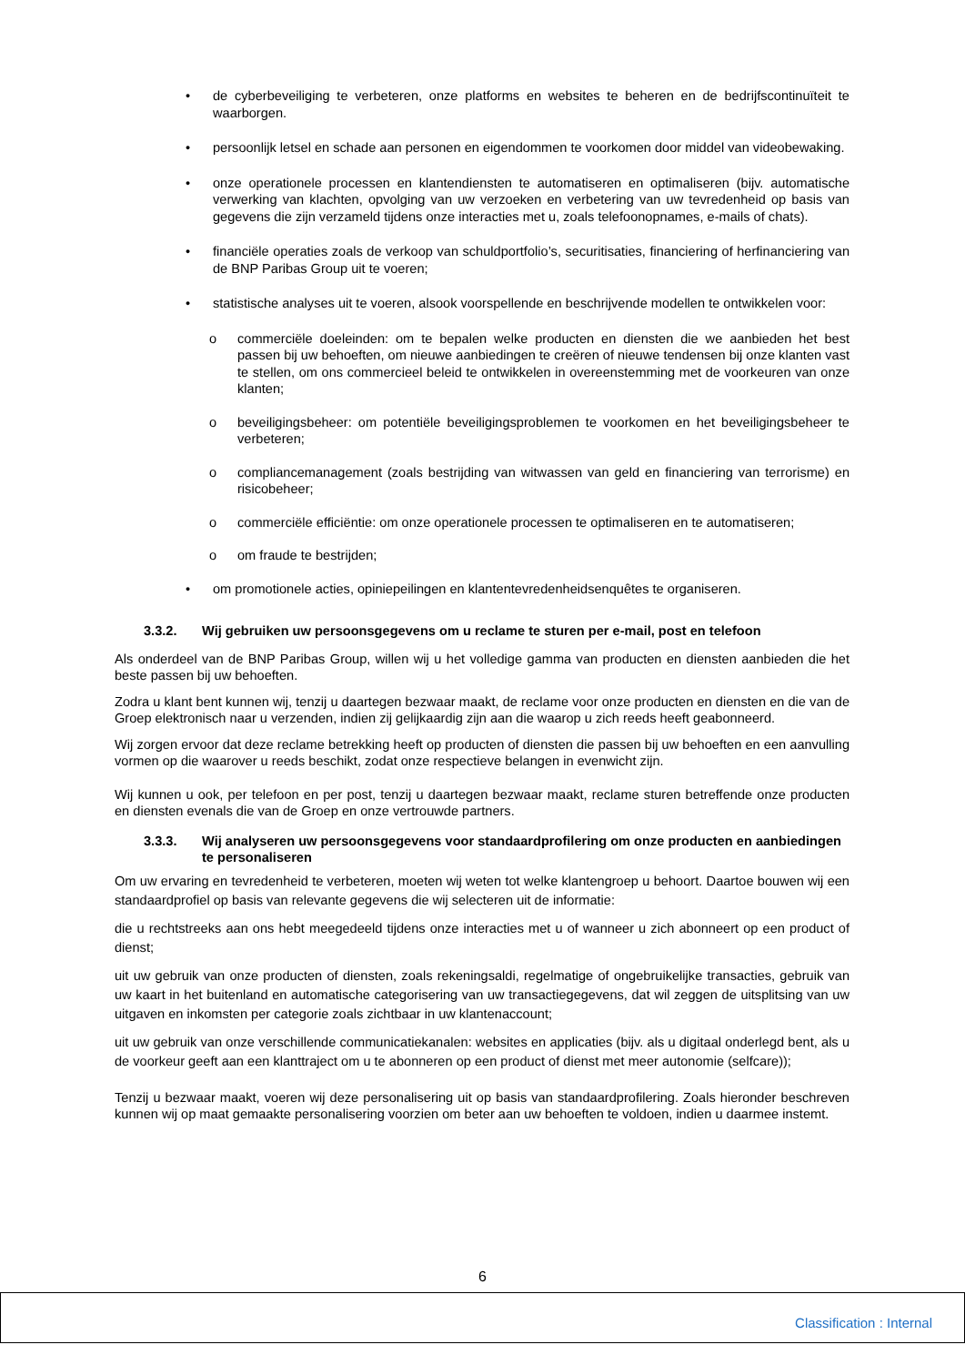• de cyberbeveiliging te verbeteren, onze platforms en websites te beheren en de bedrijfscontinuïteit te waarborgen.
• persoonlijk letsel en schade aan personen en eigendommen te voorkomen door middel van videobewaking.
• onze operationele processen en klantendiensten te automatiseren en optimaliseren (bijv. automatische verwerking van klachten, opvolging van uw verzoeken en verbetering van uw tevredenheid op basis van gegevens die zijn verzameld tijdens onze interacties met u, zoals telefoonopnames, e-mails of chats).
• financiële operaties zoals de verkoop van schuldportfolio’s, securitisaties, financiering of herfinanciering van de BNP Paribas Group uit te voeren;
• statistische analyses uit te voeren, alsook voorspellende en beschrijvende modellen te ontwikkelen voor:
o commerciële doeleinden: om te bepalen welke producten en diensten die we aanbieden het best passen bij uw behoeften, om nieuwe aanbiedingen te creëren of nieuwe tendensen bij onze klanten vast te stellen, om ons commercieel beleid te ontwikkelen in overeenstemming met de voorkeuren van onze klanten;
o beveiligingsbeheer: om potentiële beveiligingsproblemen te voorkomen en het beveiligingsbeheer te verbeteren;
o compliancemanagement (zoals bestrijding van witwassen van geld en financiering van terrorisme) en risicobeheer;
o commerciële efficiëntie: om onze operationele processen te optimaliseren en te automatiseren;
o om fraude te bestrijden;
• om promotionele acties, opiniepeilingen en klantentevredenheidsenquêtes te organiseren.
3.3.2. Wij gebruiken uw persoonsgegevens om u reclame te sturen per e-mail, post en telefoon
Als onderdeel van de BNP Paribas Group, willen wij u het volledige gamma van producten en diensten aanbieden die het beste passen bij uw behoeften.
Zodra u klant bent kunnen wij, tenzij u daartegen bezwaar maakt, de reclame voor onze producten en diensten en die van de Groep elektronisch naar u verzenden, indien zij gelijkaardig zijn aan die waarop u zich reeds heeft geabonneerd.
Wij zorgen ervoor dat deze reclame betrekking heeft op producten of diensten die passen bij uw behoeften en een aanvulling vormen op die waarover u reeds beschikt, zodat onze respectieve belangen in evenwicht zijn.
Wij kunnen u ook, per telefoon en per post, tenzij u daartegen bezwaar maakt, reclame sturen betreffende onze producten en diensten evenals die van de Groep en onze vertrouwde partners.
3.3.3. Wij analyseren uw persoonsgegevens voor standaardprofilering om onze producten en aanbiedingen te personaliseren
Om uw ervaring en tevredenheid te verbeteren, moeten wij weten tot welke klantengroep u behoort. Daartoe bouwen wij een standaardprofiel op basis van relevante gegevens die wij selecteren uit de informatie:
die u rechtstreeks aan ons hebt meegedeeld tijdens onze interacties met u of wanneer u zich abonneert op een product of dienst;
uit uw gebruik van onze producten of diensten, zoals rekeningsaldi, regelmatige of ongebruikelijke transacties, gebruik van uw kaart in het buitenland en automatische categorisering van uw transactiegegevens, dat wil zeggen de uitsplitsing van uw uitgaven en inkomsten per categorie zoals zichtbaar in uw klantenaccount;
uit uw gebruik van onze verschillende communicatiekanalen: websites en applicaties (bijv. als u digitaal onderlegd bent, als u de voorkeur geeft aan een klanttraject om u te abonneren op een product of dienst met meer autonomie (selfcare));
Tenzij u bezwaar maakt, voeren wij deze personalisering uit op basis van standaardprofilering. Zoals hieronder beschreven kunnen wij op maat gemaakte personalisering voorzien om beter aan uw behoeften te voldoen, indien u daarmee instemt.
6
Classification : Internal